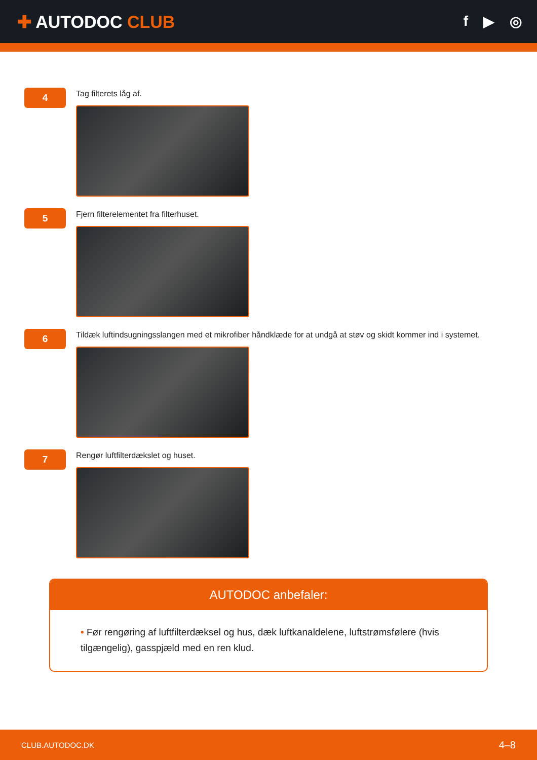✚ AUTODOC CLUB
f ▶ ◎
4
Tag filterets låg af.
5
Fjern filterelementet fra filterhuset.
6
Tildæk luftindsugningsslangen med et mikrofiber håndklæde for at undgå at støv og skidt kommer ind i systemet.
7
Rengør luftfilterdækslet og huset.
AUTODOC anbefaler:
• Før rengøring af luftfilterdæksel og hus, dæk luftkanaldelene, luftstrømsfølere (hvis tilgængelig), gasspjæld med en ren klud.
CLUB.AUTODOC.DK 4–8